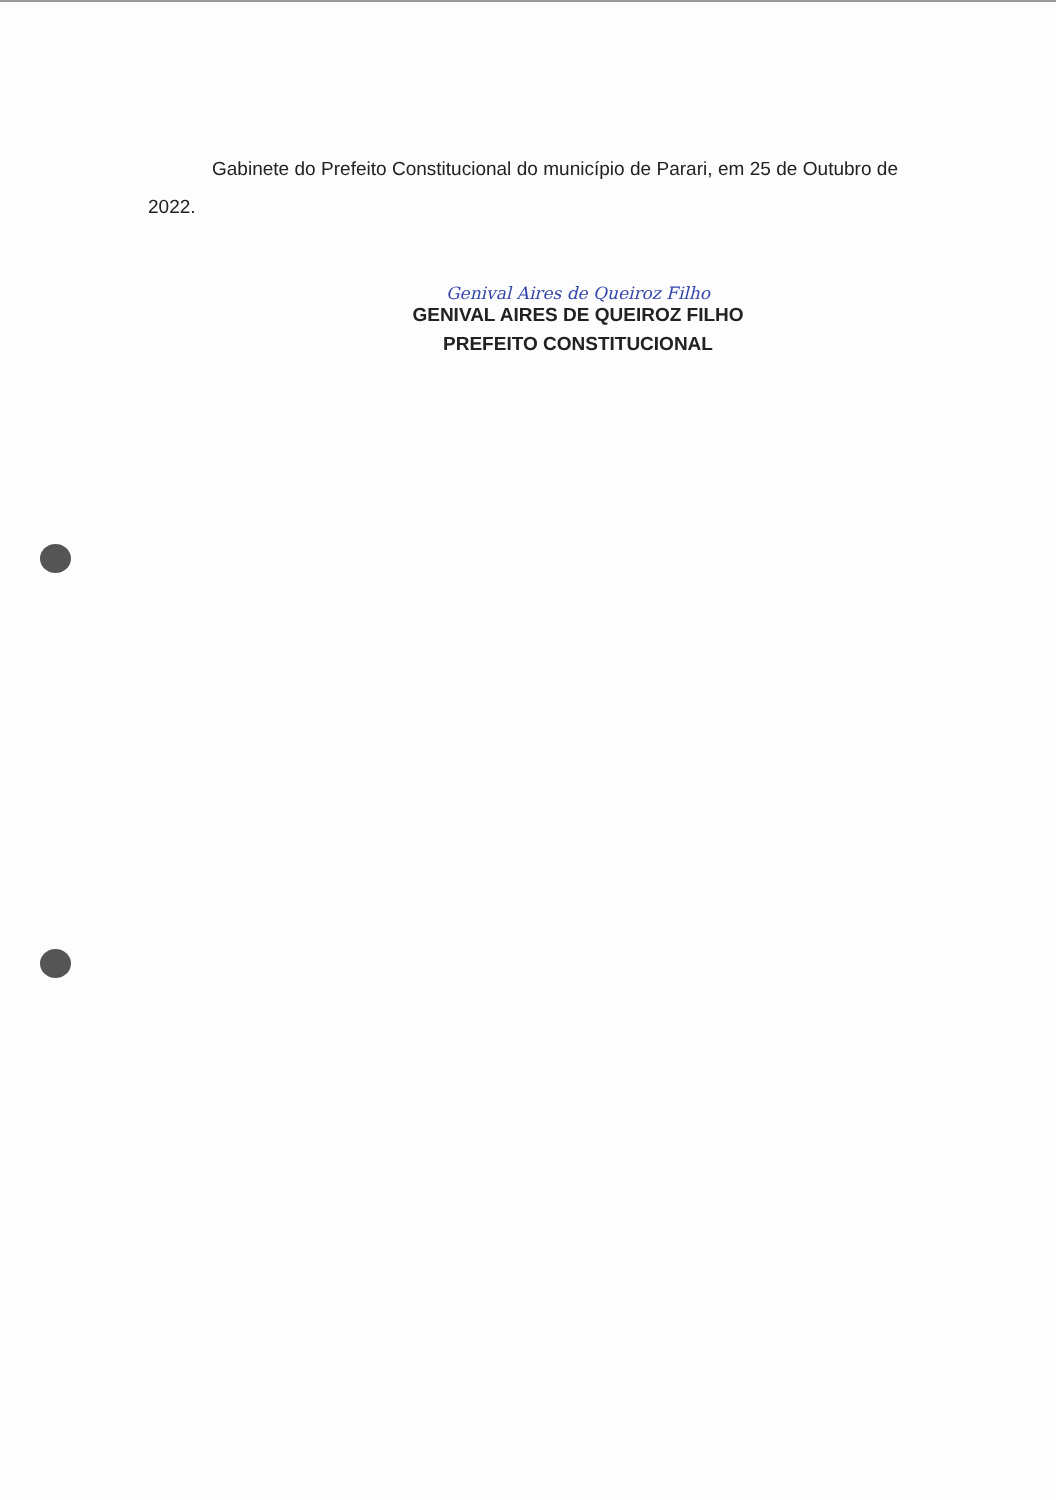Gabinete do Prefeito Constitucional do município de Parari, em 25 de Outubro de 2022.
Genival Aires de Queiroz Filho
GENIVAL AIRES DE QUEIROZ FILHO
PREFEITO CONSTITUCIONAL